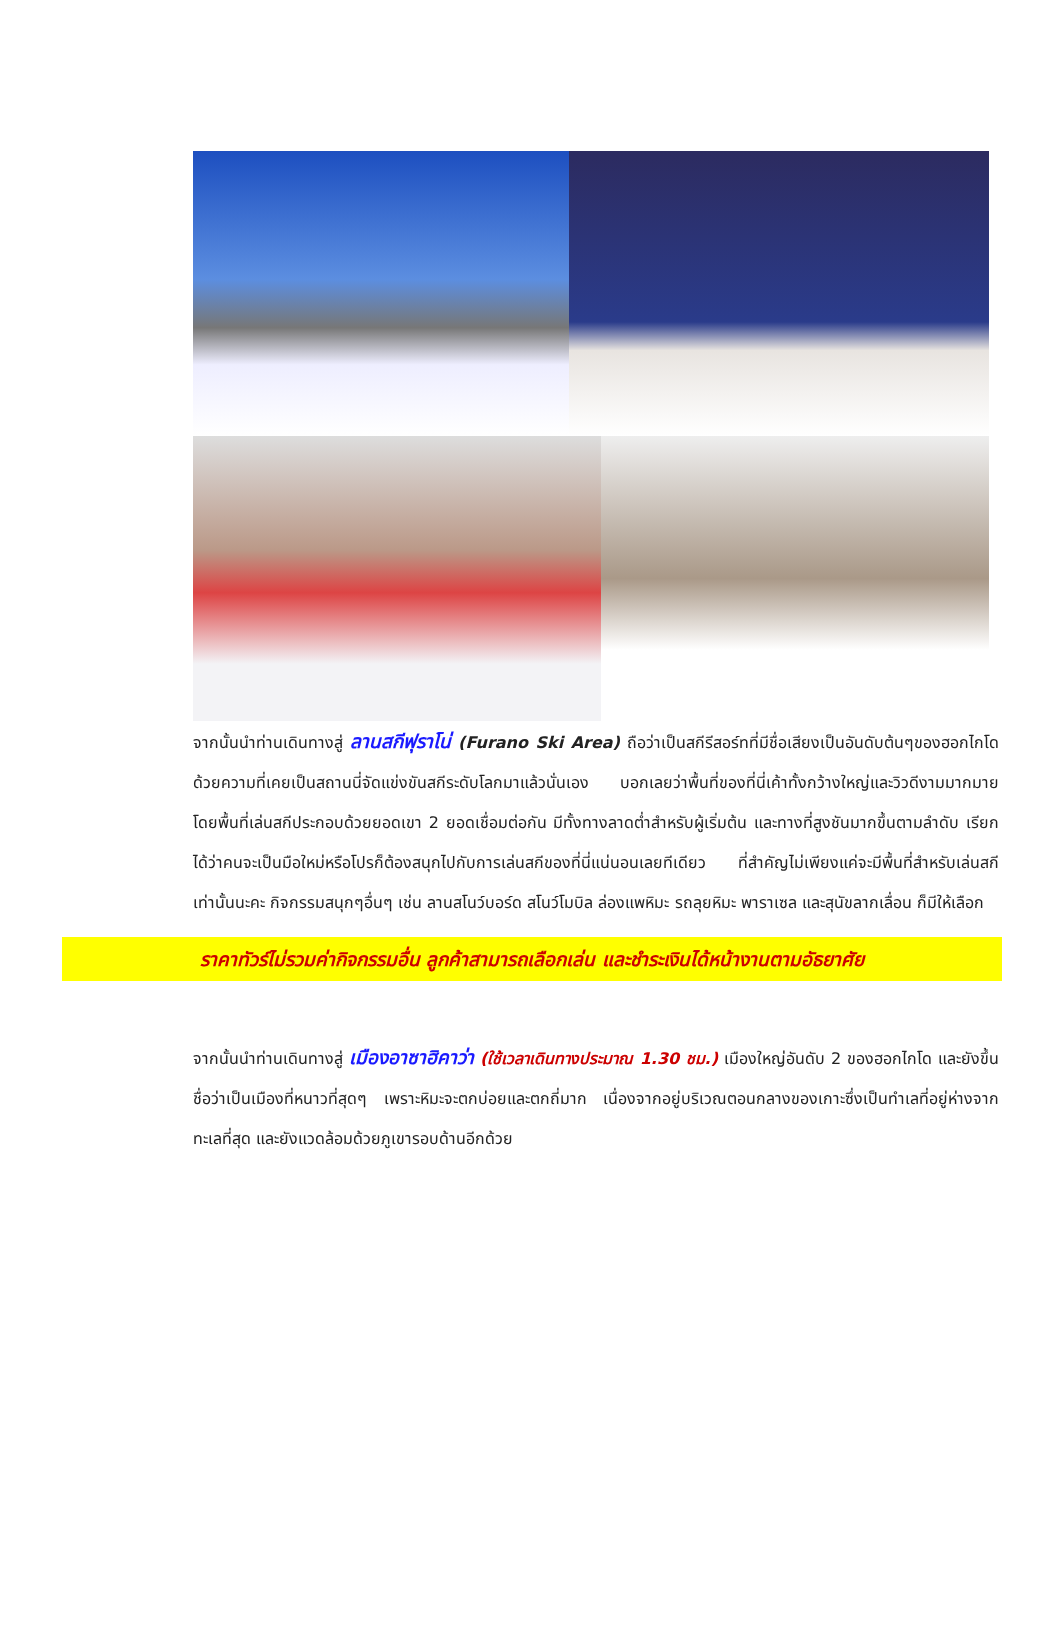จากนั้นนำท่านเดินทางสู่ ลานสกีฟุราโน่ (Furano Ski Area) ถือว่าเป็นสกีรีสอร์ทที่มีชื่อเสียงเป็นอันดับต้นๆของฮอกไกโด ด้วยความที่เคยเป็นสถานนี่จัดแข่งขันสกีระดับโลกมาแล้วนั่นเอง บอกเลยว่าพื้นที่ของที่นี่เค้าทั้งกว้างใหญ่และวิวดีงามมากมาย โดยพื้นที่เล่นสกีประกอบด้วยยอดเขา 2 ยอดเชื่อมต่อกัน มีทั้งทางลาดต่ำสำหรับผู้เริ่มต้น และทางที่สูงชันมากขึ้นตามลำดับ เรียกได้ว่าคนจะเป็นมือใหม่หรือโปรก็ต้องสนุกไปกับการเล่นสกีของที่นี่แน่นอนเลยทีเดียว ที่สำคัญไม่เพียงแค่จะมีพื้นที่สำหรับเล่นสกีเท่านั้นนะคะ กิจกรรมสนุกๆอื่นๆ เช่น ลานสโนว์บอร์ด สโนว์โมบิล ล่องแพหิมะ รถลุยหิมะ พาราเซล และสุนัขลากเลื่อน ก็มีให้เลือก
ราคาทัวร์ไม่รวมค่ากิจกรรมอื่น ลูกค้าสามารถเลือกเล่น และชำระเงินได้หน้างานตามอัธยาศัย
จากนั้นนำท่านเดินทางสู่ เมืองอาซาฮิคาว่า (ใช้เวลาเดินทางประมาณ 1.30 ชม.) เมืองใหญ่อันดับ 2 ของฮอกไกโด และยังขึ้นชื่อว่าเป็นเมืองที่หนาวที่สุดๆ เพราะหิมะจะตกบ่อยและตกถี่มาก เนื่องจากอยู่บริเวณตอนกลางของเกาะซึ่งเป็นทำเลที่อยู่ห่างจากทะเลที่สุด และยังแวดล้อมด้วยภูเขารอบด้านอีกด้วย